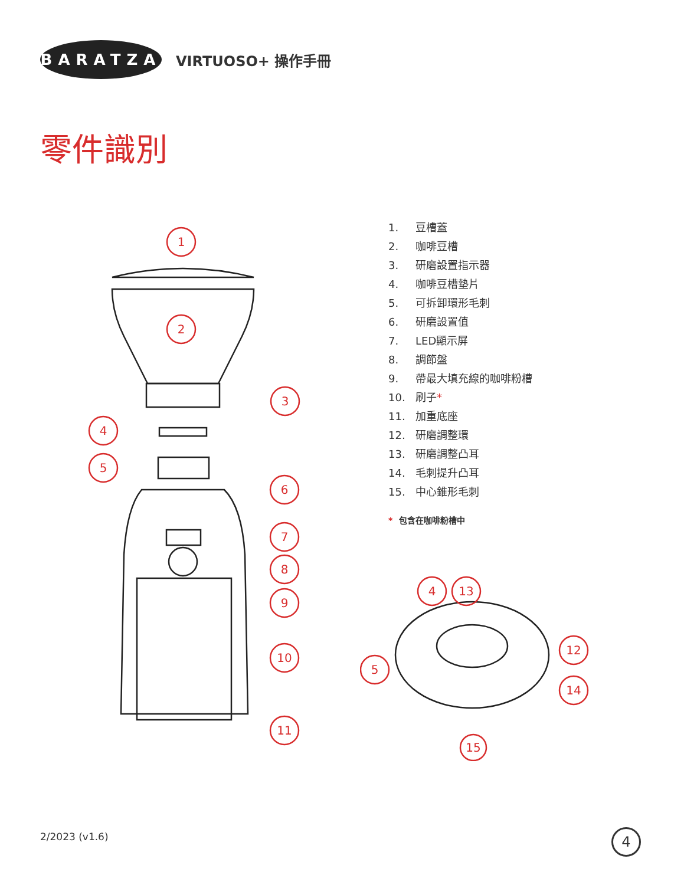BARATZA
VIRTUOSO+ 操作手冊
零件識別
1
2
3
4
5
6
7
8
9
10
11
1. 豆槽蓋
2. 咖啡豆槽
3. 研磨設置指示器
4. 咖啡豆槽墊片
5. 可拆卸環形毛刺
6. 研磨設置值
7. LED顯示屏
8. 調節盤
9. 帶最大填充線的咖啡粉槽
10. 刷子*
11. 加重底座
12. 研磨調整環
13. 研磨調整凸耳
14. 毛刺提升凸耳
15. 中心錐形毛刺
* 包含在咖啡粉槽中
4
13
12
5
14
15
2/2023 (v1.6) 4